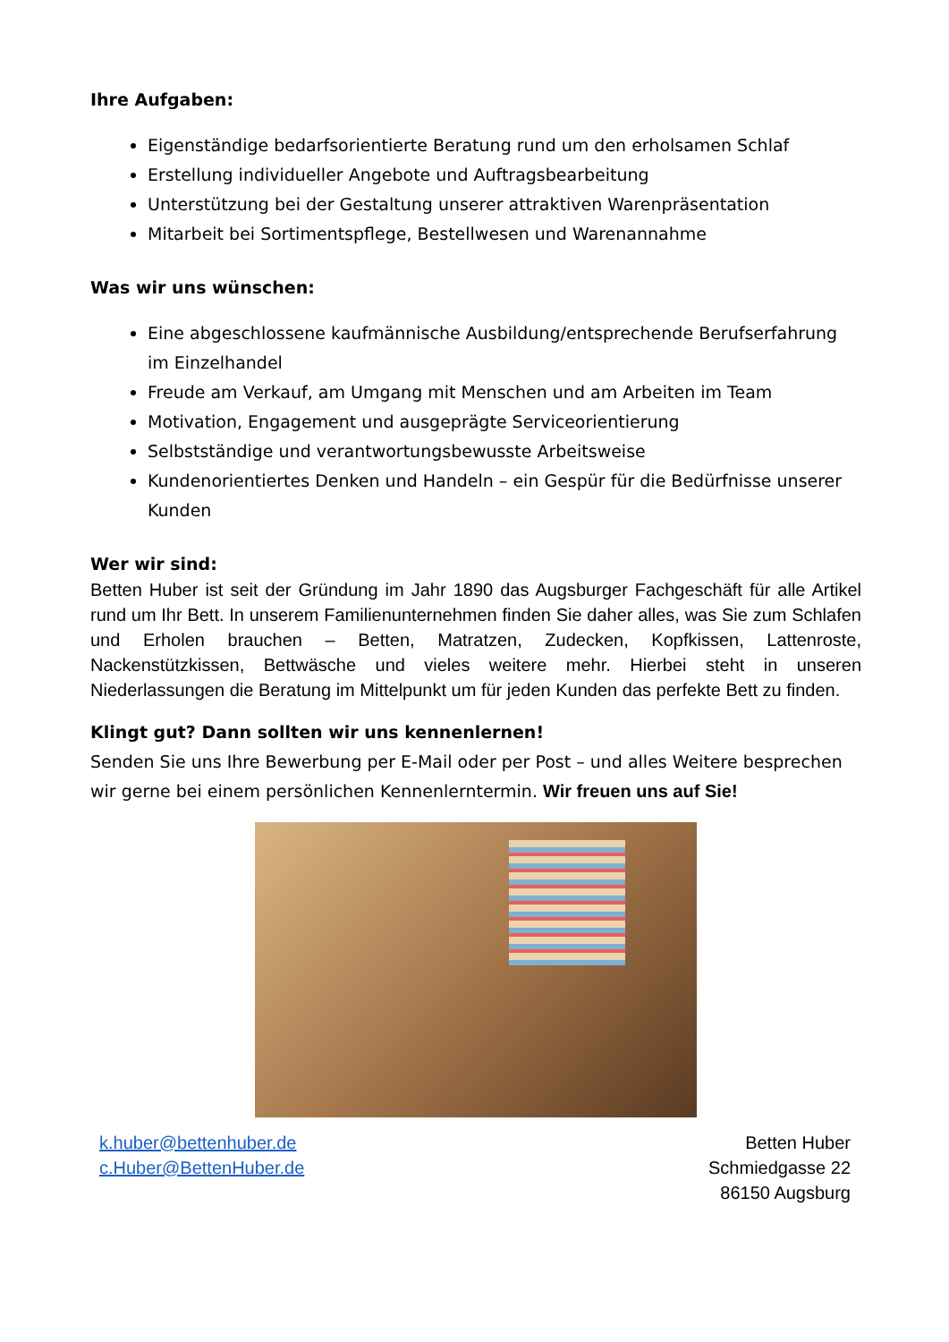Ihre Aufgaben:
Eigenständige bedarfsorientierte Beratung rund um den erholsamen Schlaf
Erstellung individueller Angebote und Auftragsbearbeitung
Unterstützung bei der Gestaltung unserer attraktiven Warenpräsentation
Mitarbeit bei Sortimentspflege, Bestellwesen und Warenannahme
Was wir uns wünschen:
Eine abgeschlossene kaufmännische Ausbildung/entsprechende Berufserfahrung im Einzelhandel
Freude am Verkauf, am Umgang mit Menschen und am Arbeiten im Team
Motivation, Engagement und ausgeprägte Serviceorientierung
Selbstständige und verantwortungsbewusste Arbeitsweise
Kundenorientiertes Denken und Handeln – ein Gespür für die Bedürfnisse unserer Kunden
Wer wir sind:
Betten Huber ist seit der Gründung im Jahr 1890 das Augsburger Fachgeschäft für alle Artikel rund um Ihr Bett. In unserem Familienunternehmen finden Sie daher alles, was Sie zum Schlafen und Erholen brauchen – Betten, Matratzen, Zudecken, Kopfkissen, Lattenroste, Nackenstützkissen, Bettwäsche und vieles weitere mehr. Hierbei steht in unseren Niederlassungen die Beratung im Mittelpunkt um für jeden Kunden das perfekte Bett zu finden.
Klingt gut? Dann sollten wir uns kennenlernen!
Senden Sie uns Ihre Bewerbung per E-Mail oder per Post – und alles Weitere besprechen wir gerne bei einem persönlichen Kennenlerntermin. Wir freuen uns auf Sie!
k.huber@bettenhuber.de
c.Huber@BettenHuber.de
Betten Huber
Schmiedgasse 22
86150 Augsburg